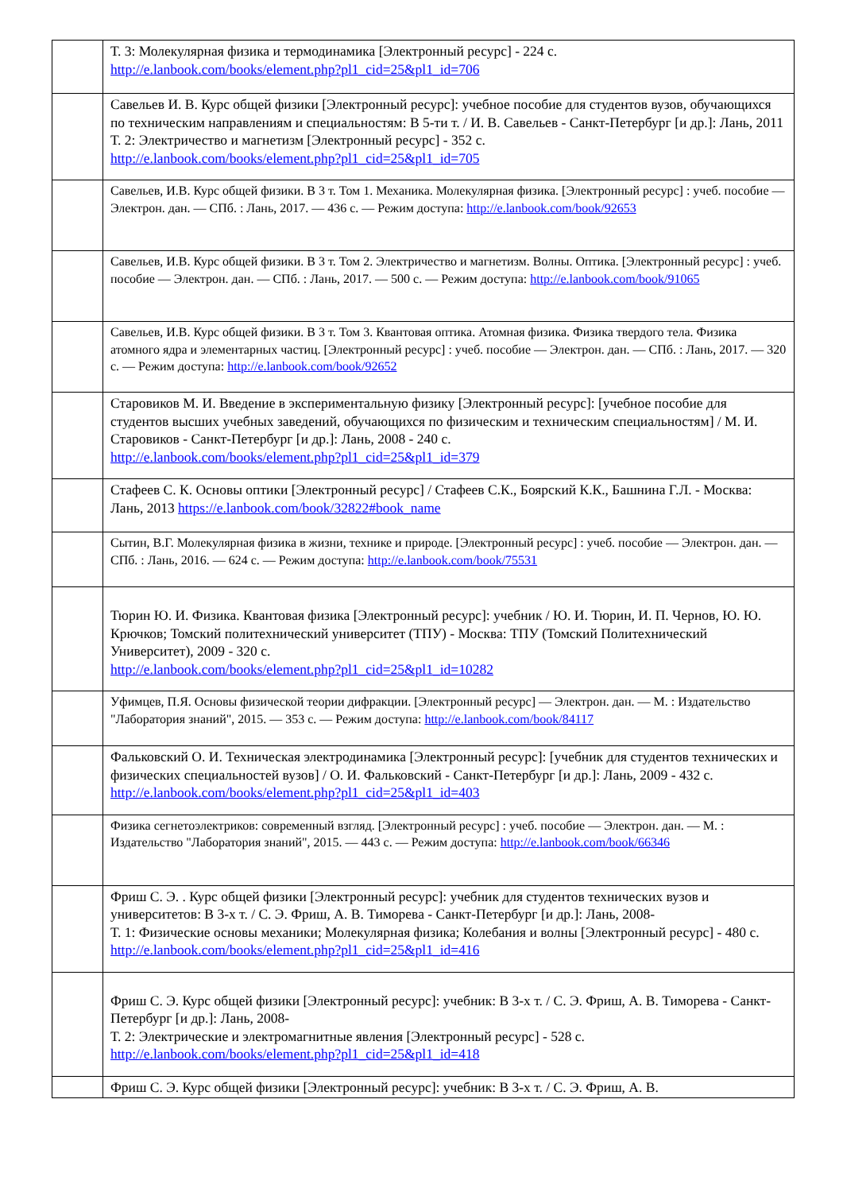| | Т. 3: Молекулярная физика и термодинамика [Электронный ресурс] - 224 с. http://e.lanbook.com/books/element.php?pl1_cid=25&pl1_id=706 |
| | Савельев И. В. Курс общей физики [Электронный ресурс]: учебное пособие для студентов вузов, обучающихся по техническим направлениям и специальностям: В 5-ти т. / И. В. Савельев - Санкт-Петербург [и др.]: Лань, 2011 Т. 2: Электричество и магнетизм [Электронный ресурс] - 352 с. http://e.lanbook.com/books/element.php?pl1_cid=25&pl1_id=705 |
| | Савельев, И.В. Курс общей физики. В 3 т. Том 1. Механика. Молекулярная физика. [Электронный ресурс] : учеб. пособие — Электрон. дан. — СПб. : Лань, 2017. — 436 с. — Режим доступа: http://e.lanbook.com/book/92653 |
| | Савельев, И.В. Курс общей физики. В 3 т. Том 2. Электричество и магнетизм. Волны. Оптика. [Электронный ресурс] : учеб. пособие — Электрон. дан. — СПб. : Лань, 2017. — 500 с. — Режим доступа: http://e.lanbook.com/book/91065 |
| | Савельев, И.В. Курс общей физики. В 3 т. Том 3. Квантовая оптика. Атомная физика. Физика твердого тела. Физика атомного ядра и элементарных частиц. [Электронный ресурс] : учеб. пособие — Электрон. дан. — СПб. : Лань, 2017. — 320 с. — Режим доступа: http://e.lanbook.com/book/92652 |
| | Старовиков М. И. Введение в экспериментальную физику [Электронный ресурс]: [учебное пособие для студентов высших учебных заведений, обучающихся по физическим и техническим специальностям] / М. И. Старовиков - Санкт-Петербург [и др.]: Лань, 2008 - 240 с. http://e.lanbook.com/books/element.php?pl1_cid=25&pl1_id=379 |
| | Стафеев С. К. Основы оптики [Электронный ресурс] / Стафеев С.К., Боярский К.К., Башнина Г.Л. - Москва: Лань, 2013 https://e.lanbook.com/book/32822#book_name |
| | Сытин, В.Г. Молекулярная физика в жизни, технике и природе. [Электронный ресурс] : учеб. пособие — Электрон. дан. — СПб. : Лань, 2016. — 624 с. — Режим доступа: http://e.lanbook.com/book/75531 |
| | Тюрин Ю. И. Физика. Квантовая физика [Электронный ресурс]: учебник / Ю. И. Тюрин, И. П. Чернов, Ю. Ю. Крючков; Томский политехнический университет (ТПУ) - Москва: ТПУ (Томский Политехнический Университет), 2009 - 320 с. http://e.lanbook.com/books/element.php?pl1_cid=25&pl1_id=10282 |
| | Уфимцев, П.Я. Основы физической теории дифракции. [Электронный ресурс] — Электрон. дан. — М. : Издательство "Лаборатория знаний", 2015. — 353 с. — Режим доступа: http://e.lanbook.com/book/84117 |
| | Фальковский О. И. Техническая электродинамика [Электронный ресурс]: [учебник для студентов технических и физических специальностей вузов] / О. И. Фальковский - Санкт-Петербург [и др.]: Лань, 2009 - 432 с. http://e.lanbook.com/books/element.php?pl1_cid=25&pl1_id=403 |
| | Физика сегнетоэлектриков: современный взгляд. [Электронный ресурс] : учеб. пособие — Электрон. дан. — М. : Издательство "Лаборатория знаний", 2015. — 443 с. — Режим доступа: http://e.lanbook.com/book/66346 |
| | Фриш С. Э. . Курс общей физики [Электронный ресурс]: учебник для студентов технических вузов и университетов: В 3-х т. / С. Э. Фриш, А. В. Тиморева - Санкт-Петербург [и др.]: Лань, 2008- Т. 1: Физические основы механики; Молекулярная физика; Колебания и волны [Электронный ресурс] - 480 с. http://e.lanbook.com/books/element.php?pl1_cid=25&pl1_id=416 |
| | Фриш С. Э. Курс общей физики [Электронный ресурс]: учебник: В 3-х т. / С. Э. Фриш, А. В. Тиморева - Санкт-Петербург [и др.]: Лань, 2008- Т. 2: Электрические и электромагнитные явления [Электронный ресурс] - 528 с. http://e.lanbook.com/books/element.php?pl1_cid=25&pl1_id=418 |
| | Фриш С. Э. Курс общей физики [Электронный ресурс]: учебник: В 3-х т. / С. Э. Фриш, А. В. |